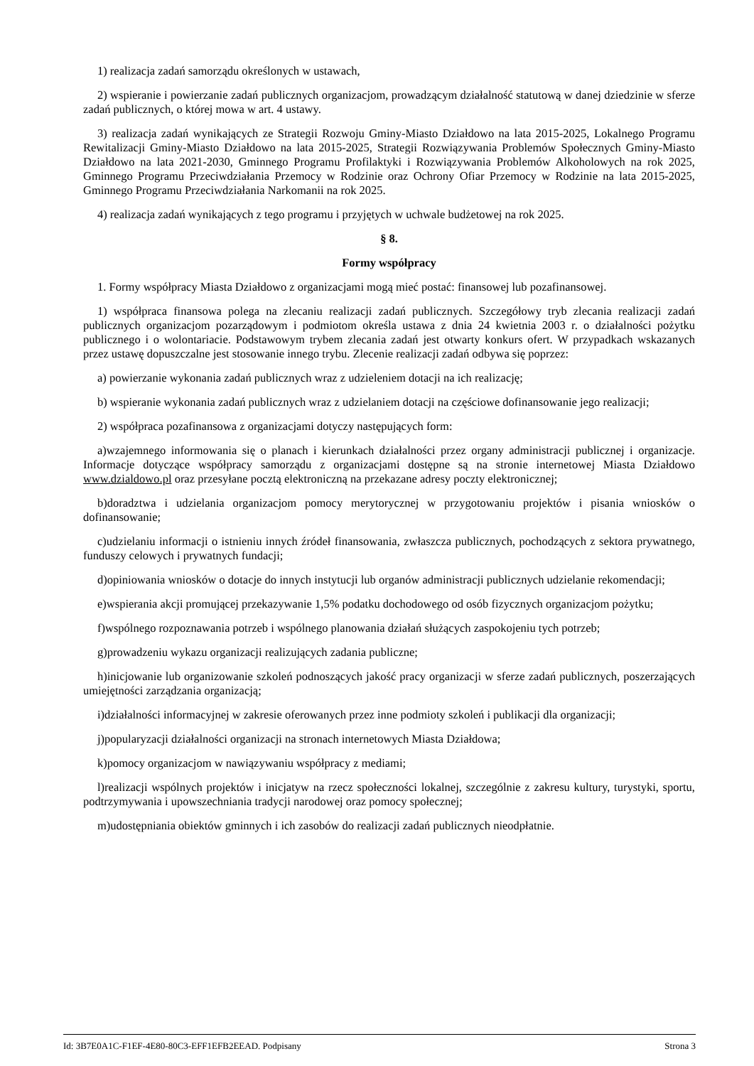1) realizacja zadań samorządu określonych w ustawach,
2) wspieranie i powierzanie zadań publicznych organizacjom, prowadzącym działalność statutową w danej dziedzinie w sferze zadań publicznych, o której mowa w art. 4 ustawy.
3) realizacja zadań wynikających ze Strategii Rozwoju Gminy-Miasto Działdowo na lata 2015-2025, Lokalnego Programu Rewitalizacji Gminy-Miasto Działdowo na lata 2015-2025, Strategii Rozwiązywania Problemów Społecznych Gminy-Miasto Działdowo na lata 2021-2030, Gminnego Programu Profilaktyki i Rozwiązywania Problemów Alkoholowych na rok 2025, Gminnego Programu Przeciwdziałania Przemocy w Rodzinie oraz Ochrony Ofiar Przemocy w Rodzinie na lata 2015-2025, Gminnego Programu Przeciwdziałania Narkomanii na rok 2025.
4) realizacja zadań wynikających z tego programu i przyjętych w uchwale budżetowej na rok 2025.
§ 8.
Formy współpracy
1. Formy współpracy Miasta Działdowo z organizacjami mogą mieć postać: finansowej lub pozafinansowej.
1) współpraca finansowa polega na zlecaniu realizacji zadań publicznych. Szczegółowy tryb zlecania realizacji zadań publicznych organizacjom pozarządowym i podmiotom określa ustawa z dnia 24 kwietnia 2003 r. o działalności pożytku publicznego i o wolontariacie. Podstawowym trybem zlecania zadań jest otwarty konkurs ofert. W przypadkach wskazanych przez ustawę dopuszczalne jest stosowanie innego trybu. Zlecenie realizacji zadań odbywa się poprzez:
a) powierzanie wykonania zadań publicznych wraz z udzieleniem dotacji na ich realizację;
b) wspieranie wykonania zadań publicznych wraz z udzielaniem dotacji na częściowe dofinansowanie jego realizacji;
2) współpraca pozafinansowa z organizacjami dotyczy następujących form:
a)wzajemnego informowania się o planach i kierunkach działalności przez organy administracji publicznej i organizacje. Informacje dotyczące współpracy samorządu z organizacjami dostępne są na stronie internetowej Miasta Działdowo www.dzialdowo.pl oraz przesyłane pocztą elektroniczną na przekazane adresy poczty elektronicznej;
b)doradztwa i udzielania organizacjom pomocy merytorycznej w przygotowaniu projektów i pisania wniosków o dofinansowanie;
c)udzielaniu informacji o istnieniu innych źródeł finansowania, zwłaszcza publicznych, pochodzących z sektora prywatnego, funduszy celowych i prywatnych fundacji;
d)opiniowania wniosków o dotacje do innych instytucji lub organów administracji publicznych udzielanie rekomendacji;
e)wspierania akcji promującej przekazywanie 1,5% podatku dochodowego od osób fizycznych organizacjom pożytku;
f)wspólnego rozpoznawania potrzeb i wspólnego planowania działań służących zaspokojeniu tych potrzeb;
g)prowadzeniu wykazu organizacji realizujących zadania publiczne;
h)inicjowanie lub organizowanie szkoleń podnoszących jakość pracy organizacji w sferze zadań publicznych, poszerzających umiejętności zarządzania organizacją;
i)działalności informacyjnej w zakresie oferowanych przez inne podmioty szkoleń i publikacji dla organizacji;
j)popularyzacji działalności organizacji na stronach internetowych Miasta Działdowa;
k)pomocy organizacjom w nawiązywaniu współpracy z mediami;
l)realizacji wspólnych projektów i inicjatyw na rzecz społeczności lokalnej, szczególnie z zakresu kultury, turystyki, sportu, podtrzymywania i upowszechniania tradycji narodowej oraz pomocy społecznej;
m)udostępniania obiektów gminnych i ich zasobów do realizacji zadań publicznych nieodpłatnie.
Id: 3B7E0A1C-F1EF-4E80-80C3-EFF1EFB2EEAD. Podpisany Strona 3